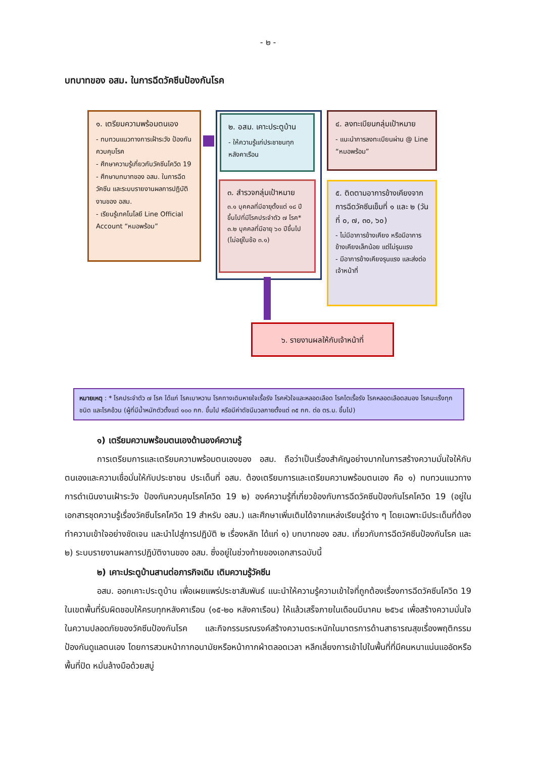- ๒ -
บทบาทของ อสม. ในการฉีดวัคซีนป้องกันโรค
๑. เตรียมความพร้อมตนเอง
- ทบทวนแนวทางการเฝ้าระวัง ป้องกันควบคุมโรค
- ศึกษาความรู้เกี่ยวกับวัคซีนโควิด 19
- ศึกษาบทบาทของ อสม. ในการฉีดวัคซีน และระบบรายงานผลการปฏิบัติงานของ อสม.
- เรียนรู้เทคโนโลยี Line Official Account “หมอพร้อม”
๒. อสม. เคาะประตูบ้าน
- ให้ความรู้แก่ประชาชนทุกหลังคาเรือน
๓. สำรวจกลุ่มเป้าหมาย
๓.๑ บุคคลที่มีอายุตั้งแต่ ๑๘ ปีขึ้นไปที่มีโรคประจำตัว ๗ โรค*
๓.๒ บุคคลที่มีอายุ ๖๐ ปีขึ้นไป (ไม่อยู่ในข้อ ๓.๑)
๔. ลงทะเบียนกลุ่มเป้าหมาย
- แนะนำการลงทะเบียนผ่าน @ Line “หมอพร้อม”
๕. ติดตามอาการข้างเคียงจากการฉีดวัคซีนเข็มที่ ๑ และ ๒ (วันที่ ๐, ๗, ๓๐, ๖๐)
- ไม่มีอาการข้างเคียง หรือมีอาการข้างเคียงเล็กน้อย แต่ไม่รุนแรง
- มีอาการข้างเคียงรุนแรง และส่งต่อเจ้าหน้าที่
๖. รายงานผลให้กับเจ้าหน้าที่
หมายเหตุ : * โรคประจำตัว ๗ โรค ได้แก่ โรคเบาหวาน โรคทางเดินหายใจเรื้อรัง โรคหัวใจและหลอดเลือด โรคไตเรื้อรัง โรคหลอดเลือดสมอง โรคมะเร็งทุกชนิด และโรคอ้วน (ผู้ที่มีน้ำหนักตัวตั้งแต่ ๑๐๐ กก. ขึ้นไป หรือมีค่าดัชนีมวลกายตั้งแต่ ๓๕ กก. ต่อ ตร.ม. ขึ้นไป)
๑) เตรียมความพร้อมตนเองด้านองค์ความรู้
การเตรียมการและเตรียมความพร้อมตนเองของ อสม. ถือว่าเป็นเรื่องสำคัญอย่างมากในการสร้างความมั่นใจให้กับตนเองและความเชื่อมั่นให้กับประชาชน ประเด็นที่ อสม. ต้องเตรียมการและเตรียมความพร้อมตนเอง คือ ๑) ทบทวนแนวทางการดำเนินงานเฝ้าระวัง ป้องกันควบคุมโรคโควิด 19 ๒) องค์ความรู้ที่เกี่ยวข้องกับการฉีดวัคซีนป้องกันโรคโควิด 19 (อยู่ในเอกสารชุดความรู้เรื่องวัคซีนโรคโควิด 19 สำหรับ อสม.) และศึกษาเพิ่มเติมได้จากแหล่งเรียนรู้ต่าง ๆ โดยเฉพาะมีประเด็นที่ต้องทำความเข้าใจอย่างชัดเจน และนำไปสู่การปฏิบัติ ๒ เรื่องหลัก ได้แก่ ๑) บทบาทของ อสม. เกี่ยวกับการฉีดวัคซีนป้องกันโรค และ ๒) ระบบรายงานผลการปฏิบัติงานของ อสม. ซึ่งอยู่ในช่วงท้ายของเอกสารฉบับนี้
๒) เคาะประตูบ้านสานต่อภารกิจเดิม เติมความรู้วัคซีน
อสม. ออกเคาะประตูบ้าน เพื่อเผยแพร่ประชาสัมพันธ์ แนะนำให้ความรู้ความเข้าใจที่ถูกต้องเรื่องการฉีดวัคซีนโควิด 19 ในเขตพื้นที่รับผิดชอบให้ครบทุกหลังคาเรือน (๑๕-๒๐ หลังคาเรือน) ให้แล้วเสร็จภายในเดือนมีนาคม ๒๕๖๔ เพื่อสร้างความมั่นใจในความปลอดภัยของวัคซีนป้องกันโรค และกิจกรรมรณรงค์สร้างความตระหนักในมาตรการด้านสาธารณสุขเรื่องพฤติกรรมป้องกันดูแลตนเอง โดยการสวมหน้ากากอนามัยหรือหน้ากากผ้าตลอดเวลา หลีกเลี่ยงการเข้าไปในพื้นที่ที่มีคนหนาแน่นแออัดหรือพื้นที่ปิด หมั่นล้างมือด้วยสบู่